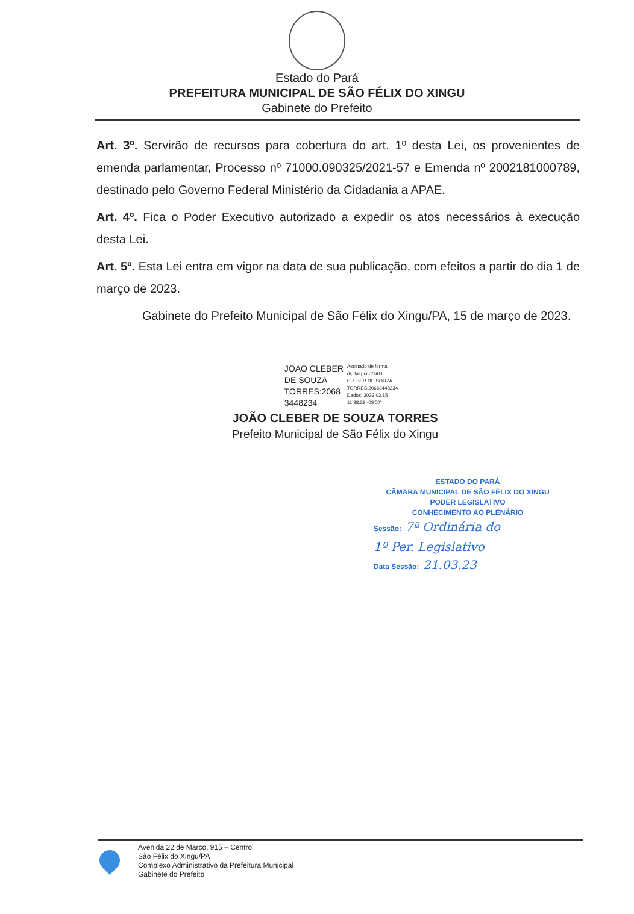Estado do Pará
PREFEITURA MUNICIPAL DE SÃO FÉLIX DO XINGU
Gabinete do Prefeito
Art. 3º. Servirão de recursos para cobertura do art. 1º desta Lei, os provenientes de emenda parlamentar, Processo nº 71000.090325/2021-57 e Emenda nº 2002181000789, destinado pelo Governo Federal Ministério da Cidadania a APAE.
Art. 4º. Fica o Poder Executivo autorizado a expedir os atos necessários à execução desta Lei.
Art. 5º. Esta Lei entra em vigor na data de sua publicação, com efeitos a partir do dia 1 de março de 2023.
Gabinete do Prefeito Municipal de São Félix do Xingu/PA, 15 de março de 2023.
JOAO CLEBER
DE SOUZA
TORRES:2068
3448234
Assinado de forma
digital por JOAO
CLEBER DE SOUZA
TORRES:20683448234
Dados: 2023.03.15
11:38:29 -03'00'
JOÃO CLEBER DE SOUZA TORRES
Prefeito Municipal de São Félix do Xingu
ESTADO DO PARÁ
CÂMARA MUNICIPAL DE SÃO FÉLIX DO XINGU
PODER LEGISLATIVO
CONHECIMENTO AO PLENÁRIO
Sessão: 7ª Ordinária do
1º Per. Legislativo
Data Sessão: 21.03.23
Avenida 22 de Março, 915 – Centro
São Félix do Xingu/PA
Complexo Administrativo da Prefeitura Municipal
Gabinete do Prefeito